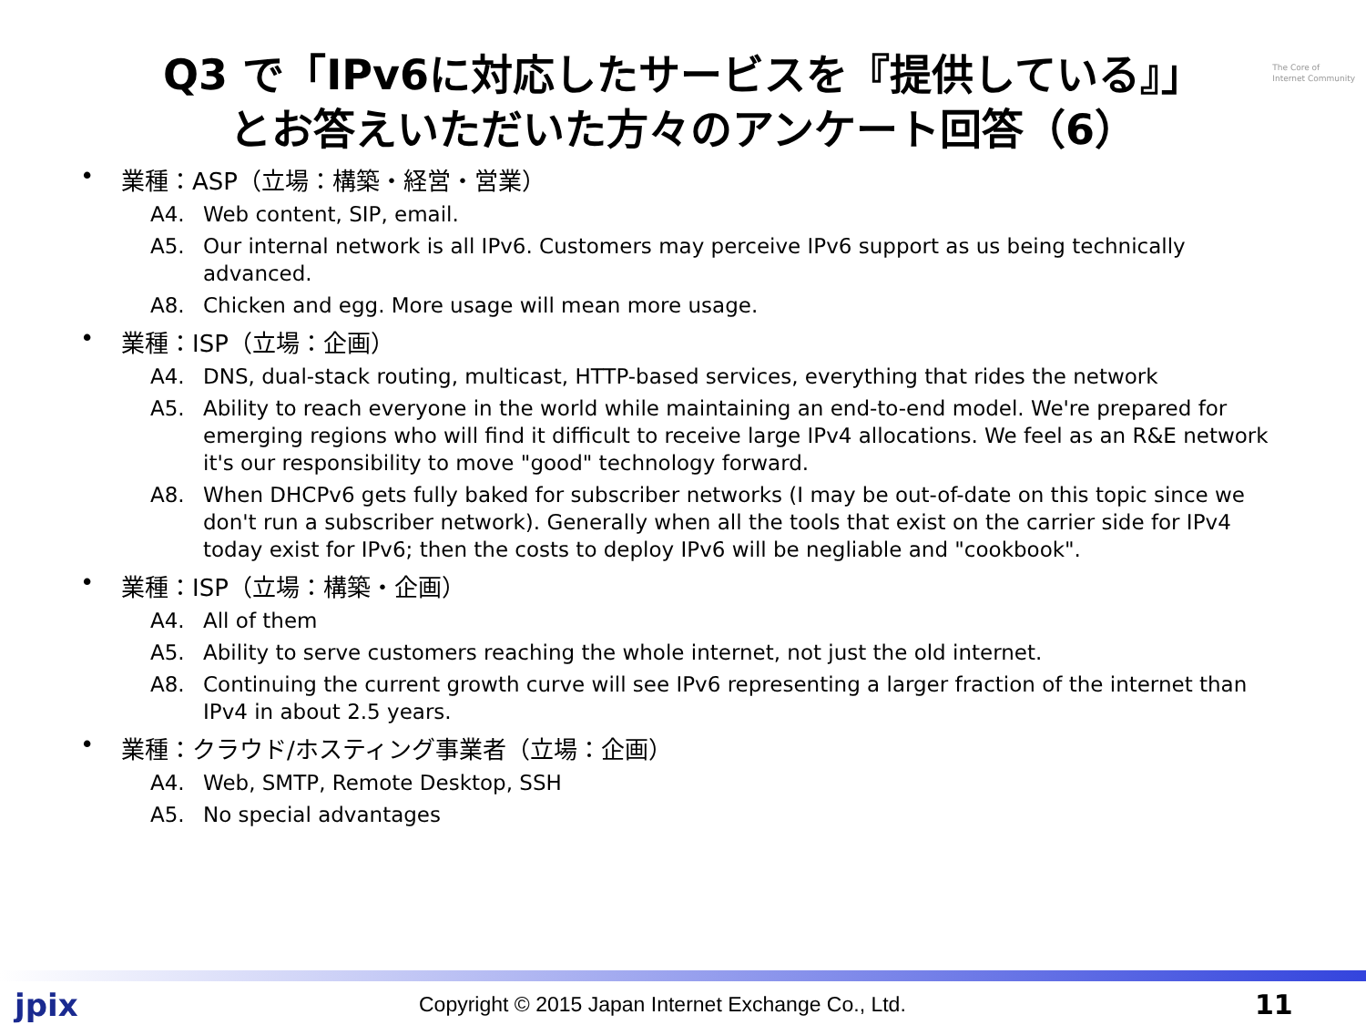The Core of
Internet Community
Q3 で「IPv6に対応したサービスを『提供している』」
とお答えいただいた方々のアンケート回答（6）
• 業種：ASP（立場：構築・経営・営業）
A4. Web content, SIP, email.
A5. Our internal network is all IPv6. Customers may perceive IPv6 support as us being technically advanced.
A8. Chicken and egg. More usage will mean more usage.
• 業種：ISP（立場：企画）
A4. DNS, dual-stack routing, multicast, HTTP-based services, everything that rides the network
A5. Ability to reach everyone in the world while maintaining an end-to-end model. We're prepared for emerging regions who will find it difficult to receive large IPv4 allocations. We feel as an R&E network it's our responsibility to move "good" technology forward.
A8. When DHCPv6 gets fully baked for subscriber networks (I may be out-of-date on this topic since we don't run a subscriber network). Generally when all the tools that exist on the carrier side for IPv4 today exist for IPv6; then the costs to deploy IPv6 will be negliable and "cookbook".
• 業種：ISP（立場：構築・企画）
A4. All of them
A5. Ability to serve customers reaching the whole internet, not just the old internet.
A8. Continuing the current growth curve will see IPv6 representing a larger fraction of the internet than IPv4 in about 2.5 years.
• 業種：クラウド/ホスティング事業者（立場：企画）
A4. Web, SMTP, Remote Desktop, SSH
A5. No special advantages
jpix
Copyright © 2015 Japan Internet Exchange Co., Ltd.
11